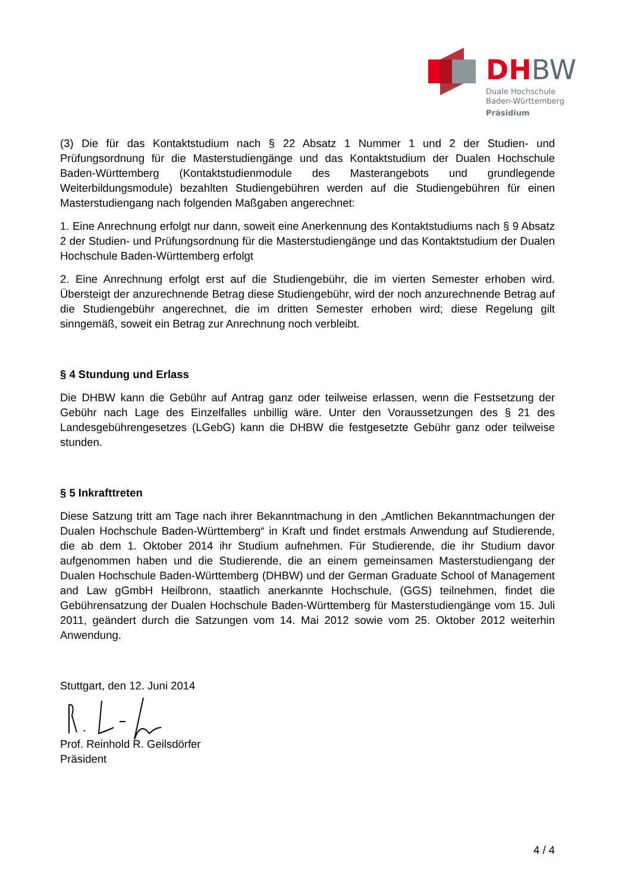DH BW
Duale Hochschule
Baden-Württemberg
Präsidium
(3) Die für das Kontaktstudium nach § 22 Absatz 1 Nummer 1 und 2 der Studien- und Prüfungsordnung für die Masterstudiengänge und das Kontaktstudium der Dualen Hochschule Baden-Württemberg (Kontaktstudienmodule des Masterangebots und grundlegende Weiterbildungsmodule) bezahlten Studiengebühren werden auf die Studiengebühren für einen Masterstudiengang nach folgenden Maßgaben angerechnet:
1. Eine Anrechnung erfolgt nur dann, soweit eine Anerkennung des Kontaktstudiums nach § 9 Absatz 2 der Studien- und Prüfungsordnung für die Masterstudiengänge und das Kontaktstudium der Dualen Hochschule Baden-Württemberg erfolgt
2. Eine Anrechnung erfolgt erst auf die Studiengebühr, die im vierten Semester erhoben wird. Übersteigt der anzurechnende Betrag diese Studiengebühr, wird der noch anzurechnende Betrag auf die Studiengebühr angerechnet, die im dritten Semester erhoben wird; diese Regelung gilt sinngemäß, soweit ein Betrag zur Anrechnung noch verbleibt.
§ 4 Stundung und Erlass
Die DHBW kann die Gebühr auf Antrag ganz oder teilweise erlassen, wenn die Festsetzung der Gebühr nach Lage des Einzelfalles unbillig wäre. Unter den Voraussetzungen des § 21 des Landesgebührengesetzes (LGebG) kann die DHBW die festgesetzte Gebühr ganz oder teilweise stunden.
§ 5 Inkrafttreten
Diese Satzung tritt am Tage nach ihrer Bekanntmachung in den „Amtlichen Bekanntmachungen der Dualen Hochschule Baden-Württemberg“ in Kraft und findet erstmals Anwendung auf Studierende, die ab dem 1. Oktober 2014 ihr Studium aufnehmen. Für Studierende, die ihr Studium davor aufgenommen haben und die Studierende, die an einem gemeinsamen Masterstudiengang der Dualen Hochschule Baden-Württemberg (DHBW) und der German Graduate School of Management and Law gGmbH Heilbronn, staatlich anerkannte Hochschule, (GGS) teilnehmen, findet die Gebührensatzung der Dualen Hochschule Baden-Württemberg für Masterstudiengänge vom 15. Juli 2011, geändert durch die Satzungen vom 14. Mai 2012 sowie vom 25. Oktober 2012 weiterhin Anwendung.
Stuttgart, den 12. Juni 2014
Prof. Reinhold R. Geilsdörfer
Präsident
4 / 4